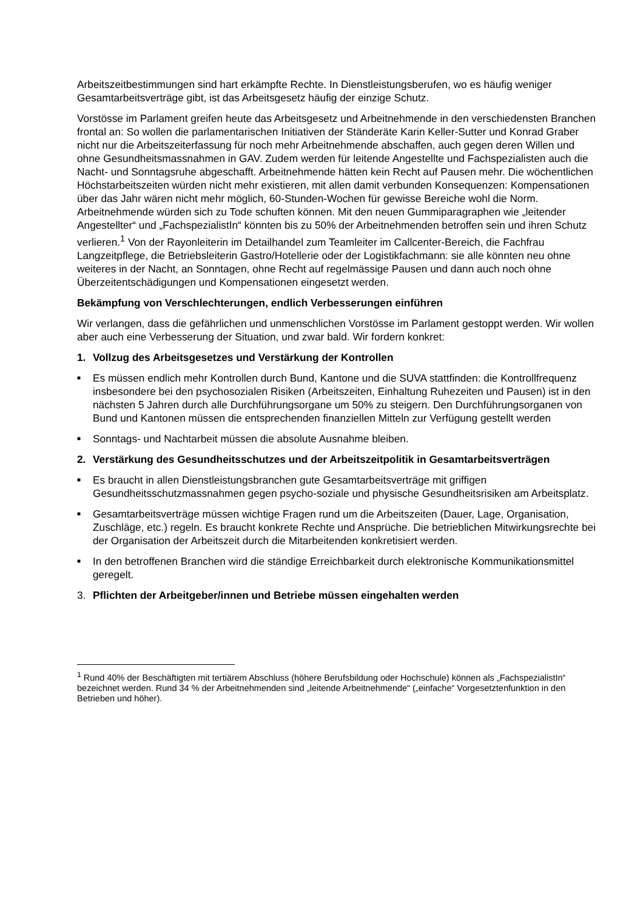Arbeitszeitbestimmungen sind hart erkämpfte Rechte. In Dienstleistungsberufen, wo es häufig weniger Gesamtarbeitsverträge gibt, ist das Arbeitsgesetz häufig der einzige Schutz.
Vorstösse im Parlament greifen heute das Arbeitsgesetz und Arbeitnehmende in den verschiedensten Branchen frontal an: So wollen die parlamentarischen Initiativen der Ständeräte Karin Keller-Sutter und Konrad Graber nicht nur die Arbeitszeiterfassung für noch mehr Arbeitnehmende abschaffen, auch gegen deren Willen und ohne Gesundheitsmassnahmen in GAV. Zudem werden für leitende Angestellte und Fachspezialisten auch die Nacht- und Sonntagsruhe abgeschafft. Arbeitnehmende hätten kein Recht auf Pausen mehr. Die wöchentlichen Höchstarbeitszeiten würden nicht mehr existieren, mit allen damit verbunden Konsequenzen: Kompensationen über das Jahr wären nicht mehr möglich, 60-Stunden-Wochen für gewisse Bereiche wohl die Norm. Arbeitnehmende würden sich zu Tode schuften können. Mit den neuen Gummiparagraphen wie „leitender Angestellter“ und „FachspezialistIn“ könnten bis zu 50% der Arbeitnehmenden betroffen sein und ihren Schutz verlieren.<sup>1</sup> Von der Rayonleiterin im Detailhandel zum Teamleiter im Callcenter-Bereich, die Fachfrau Langzeitpflege, die Betriebsleiterin Gastro/Hotellerie oder der Logistikfachmann: sie alle könnten neu ohne weiteres in der Nacht, an Sonntagen, ohne Recht auf regelmässige Pausen und dann auch noch ohne Überzeitentschädigungen und Kompensationen eingesetzt werden.
Bekämpfung von Verschlechterungen, endlich Verbesserungen einführen
Wir verlangen, dass die gefährlichen und unmenschlichen Vorstösse im Parlament gestoppt werden. Wir wollen aber auch eine Verbesserung der Situation, und zwar bald. Wir fordern konkret:
1. Vollzug des Arbeitsgesetzes und Verstärkung der Kontrollen
■ Es müssen endlich mehr Kontrollen durch Bund, Kantone und die SUVA stattfinden: die Kontrollfrequenz insbesondere bei den psychosozialen Risiken (Arbeitszeiten, Einhaltung Ruhezeiten und Pausen) ist in den nächsten 5 Jahren durch alle Durchführungsorgane um 50% zu steigern. Den Durchführungsorganen von Bund und Kantonen müssen die entsprechenden finanziellen Mitteln zur Verfügung gestellt werden
■ Sonntags- und Nachtarbeit müssen die absolute Ausnahme bleiben.
2. Verstärkung des Gesundheitsschutzes und der Arbeitszeitpolitik in Gesamtarbeitsverträgen
■ Es braucht in allen Dienstleistungsbranchen gute Gesamtarbeitsverträge mit griffigen Gesundheitsschutzmassnahmen gegen psycho-soziale und physische Gesundheitsrisiken am Arbeitsplatz.
■ Gesamtarbeitsverträge müssen wichtige Fragen rund um die Arbeitszeiten (Dauer, Lage, Organisation, Zuschläge, etc.) regeln. Es braucht konkrete Rechte und Ansprüche. Die betrieblichen Mitwirkungsrechte bei der Organisation der Arbeitszeit durch die Mitarbeitenden konkretisiert werden.
■ In den betroffenen Branchen wird die ständige Erreichbarkeit durch elektronische Kommunikationsmittel geregelt.
3. Pflichten der Arbeitgeber/innen und Betriebe müssen eingehalten werden
<sup>1</sup> Rund 40% der Beschäftigten mit tertiärem Abschluss (höhere Berufsbildung oder Hochschule) können als „FachspezialistIn“ bezeichnet werden. Rund 34 % der Arbeitnehmenden sind „leitende Arbeitnehmende“ („einfache“ Vorgesetztenfunktion in den Betrieben und höher).